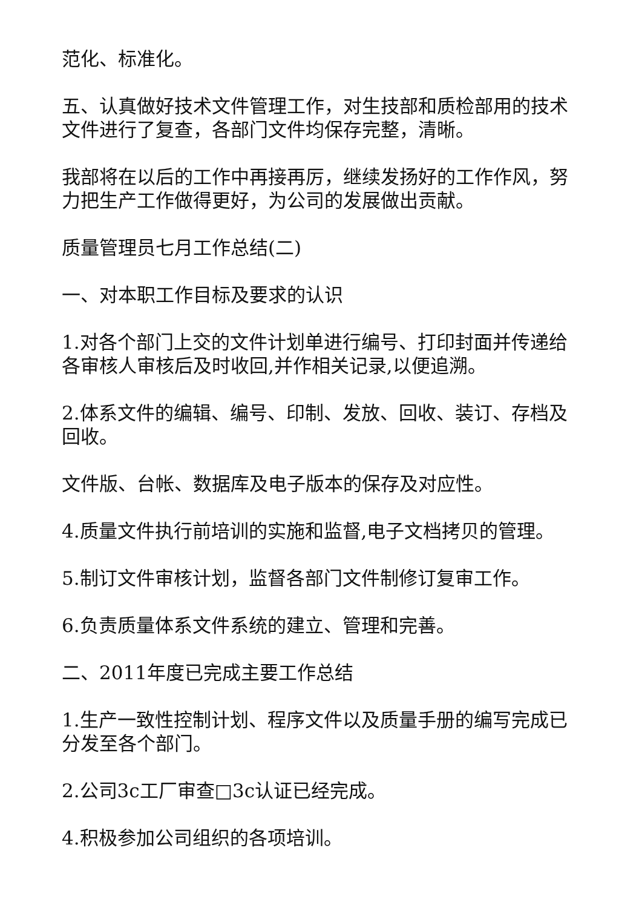范化、标准化。
五、认真做好技术文件管理工作，对生技部和质检部用的技术文件进行了复查，各部门文件均保存完整，清晰。
我部将在以后的工作中再接再厉，继续发扬好的工作作风，努力把生产工作做得更好，为公司的发展做出贡献。
质量管理员七月工作总结(二)
一、对本职工作目标及要求的认识
1.对各个部门上交的文件计划单进行编号、打印封面并传递给各审核人审核后及时收回,并作相关记录,以便追溯。
2.体系文件的编辑、编号、印制、发放、回收、装订、存档及回收。
文件版、台帐、数据库及电子版本的保存及对应性。
4.质量文件执行前培训的实施和监督,电子文档拷贝的管理。
5.制订文件审核计划，监督各部门文件制修订复审工作。
6.负责质量体系文件系统的建立、管理和完善。
二、2011年度已完成主要工作总结
1.生产一致性控制计划、程序文件以及质量手册的编写完成已分发至各个部门。
2.公司3c工厂审查□3c认证已经完成。
4.积极参加公司组织的各项培训。